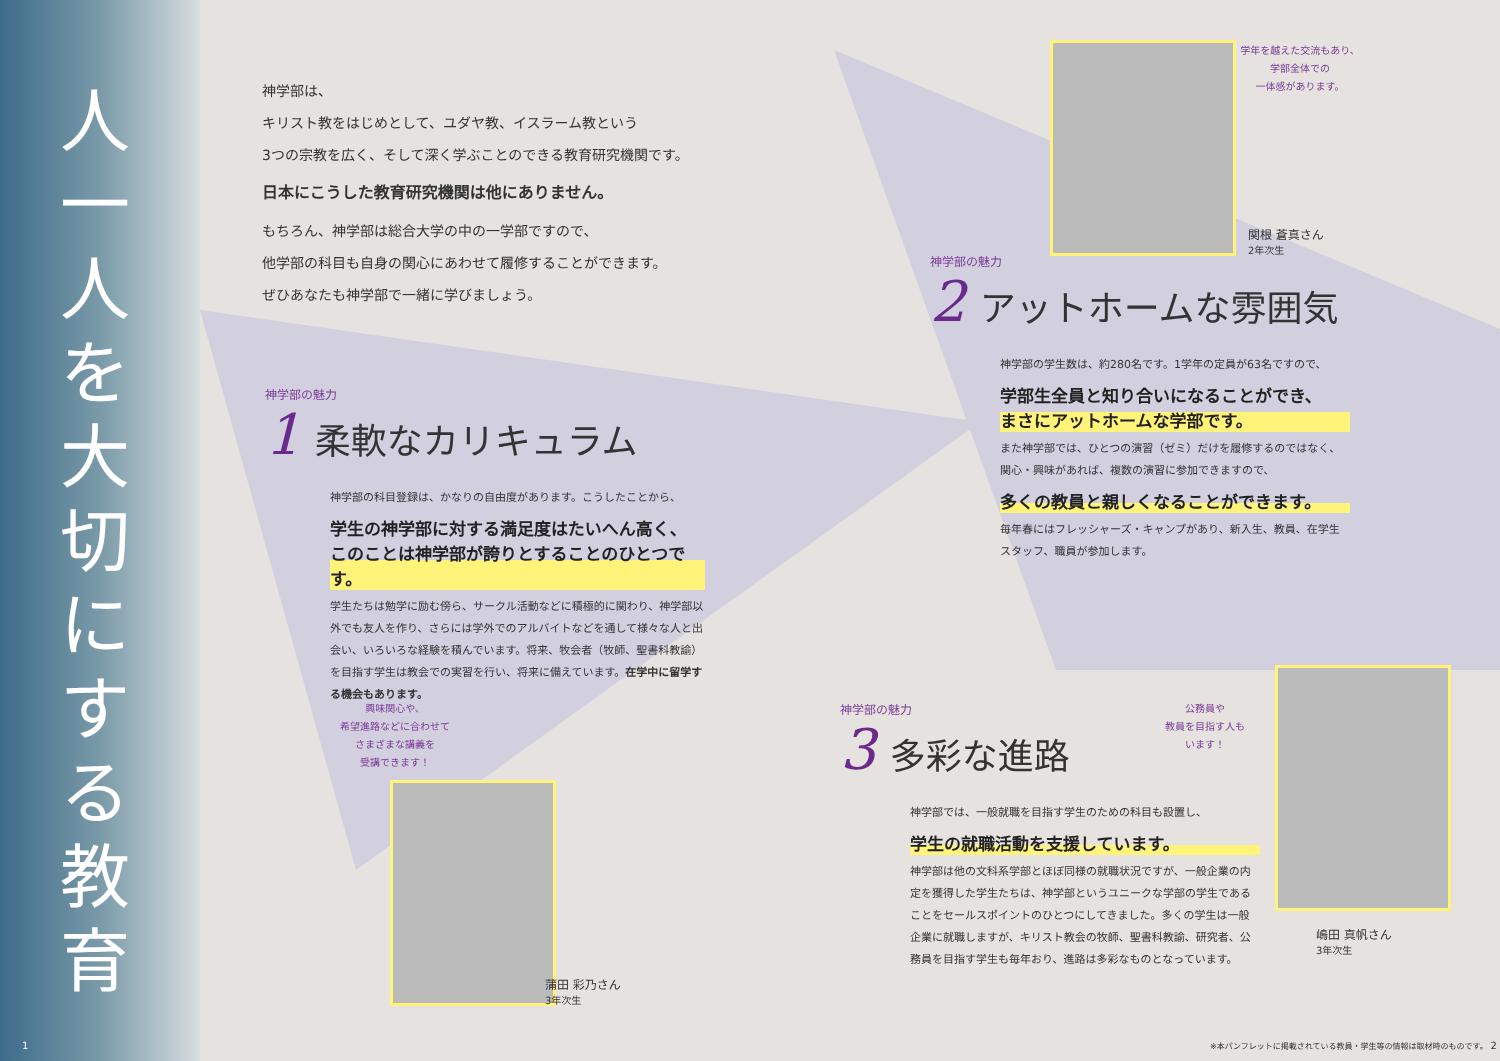人一人を大切にする教育
神学部は、
キリスト教をはじめとして、ユダヤ教、イスラーム教という
3つの宗教を広く、そして深く学ぶことのできる教育研究機関です。
日本にこうした教育研究機関は他にありません。
もちろん、神学部は総合大学の中の一学部ですので、
他学部の科目も自身の関心にあわせて履修することができます。
ぜひあなたも神学部で一緒に学びましょう。
神学部の魅力
1 柔軟なカリキュラム
神学部の科目登録は、かなりの自由度があります。こうしたことから、
学生の神学部に対する満足度はたいへん高く、
このことは神学部が誇りとすることのひとつです。
学生たちは勉学に励む傍ら、サークル活動などに積極的に関わり、神学部以外でも友人を作り、さらには学外でのアルバイトなどを通して様々な人と出会い、いろいろな経験を積んでいます。将来、牧会者（牧師、聖書科教諭）を目指す学生は教会での実習を行い、将来に備えています。在学中に留学する機会もあります。
興味関心や、
希望進路などに合わせて
さまざまな講義を
受講できます！
蒲田 彩乃さん
3年次生
学年を越えた交流もあり、
学部全体での
一体感があります。
関根 蒼真さん
2年次生
神学部の魅力
2 アットホームな雰囲気
神学部の学生数は、約280名です。1学年の定員が63名ですので、
学部生全員と知り合いになることができ、
まさにアットホームな学部です。
また神学部では、ひとつの演習（ゼミ）だけを履修するのではなく、
関心・興味があれば、複数の演習に参加できますので、
多くの教員と親しくなることができます。
毎年春にはフレッシャーズ・キャンプがあり、新入生、教員、在学生スタッフ、職員が参加します。
神学部の魅力
3 多彩な進路
神学部では、一般就職を目指す学生のための科目も設置し、
学生の就職活動を支援しています。
神学部は他の文科系学部とほぼ同様の就職状況ですが、一般企業の内定を獲得した学生たちは、神学部というユニークな学部の学生であることをセールスポイントのひとつにしてきました。多くの学生は一般企業に就職しますが、キリスト教会の牧師、聖書科教諭、研究者、公務員を目指す学生も毎年おり、進路は多彩なものとなっています。
公務員や
教員を目指す人も
います！
嶋田 真帆さん
3年次生
1
※本パンフレットに掲載されている教員・学生等の情報は取材時のものです。 2